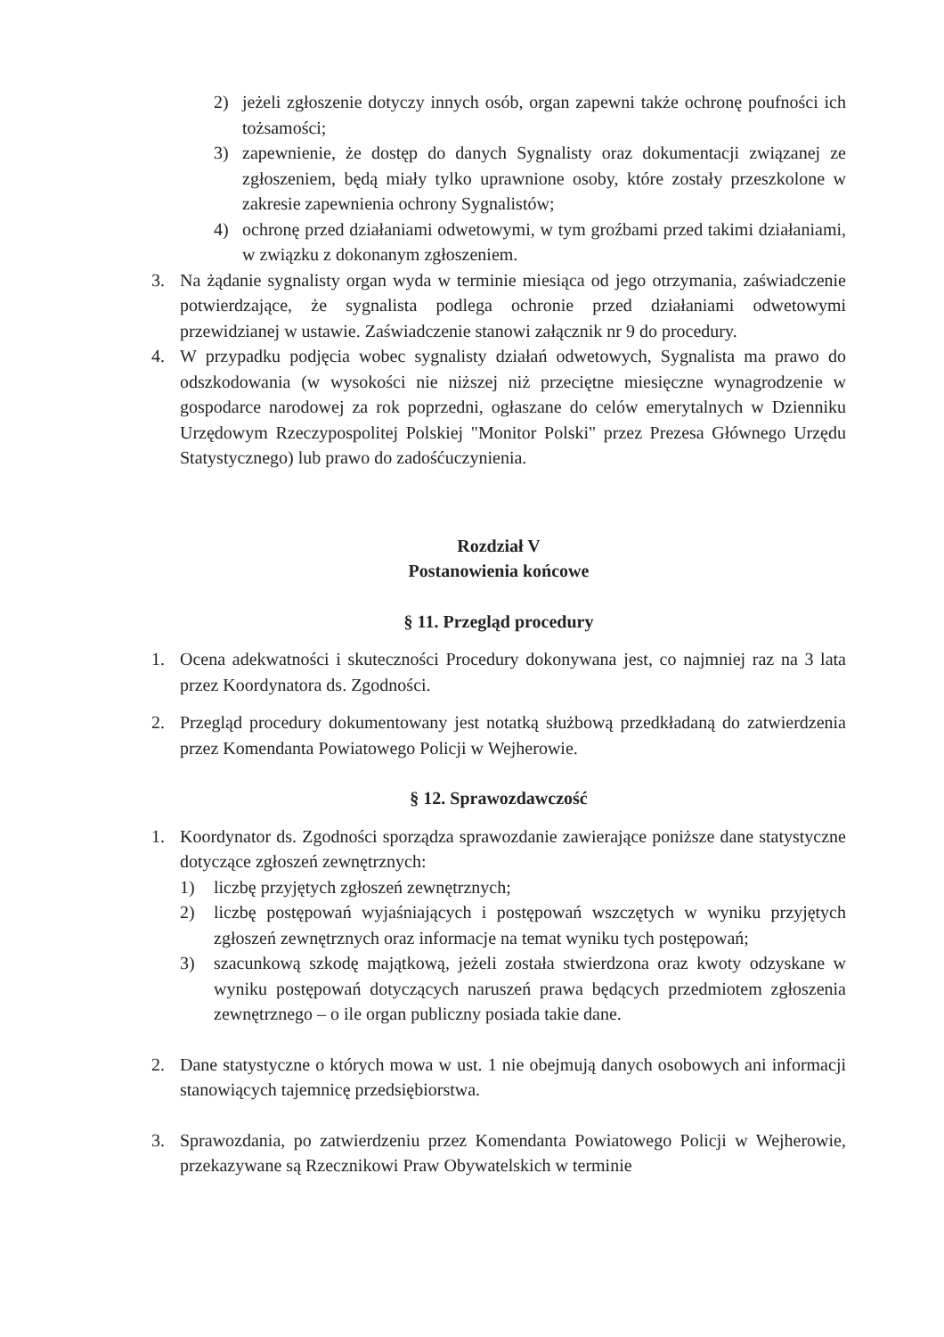2) jeżeli zgłoszenie dotyczy innych osób, organ zapewni także ochronę poufności ich tożsamości;
3) zapewnienie, że dostęp do danych Sygnalisty oraz dokumentacji związanej ze zgłoszeniem, będą miały tylko uprawnione osoby, które zostały przeszkolone w zakresie zapewnienia ochrony Sygnalistów;
4) ochronę przed działaniami odwetowymi, w tym groźbami przed takimi działaniami, w związku z dokonanym zgłoszeniem.
3. Na żądanie sygnalisty organ wyda w terminie miesiąca od jego otrzymania, zaświadczenie potwierdzające, że sygnalista podlega ochronie przed działaniami odwetowymi przewidzianej w ustawie. Zaświadczenie stanowi załącznik nr 9 do procedury.
4. W przypadku podjęcia wobec sygnalisty działań odwetowych, Sygnalista ma prawo do odszkodowania (w wysokości nie niższej niż przeciętne miesięczne wynagrodzenie w gospodarce narodowej za rok poprzedni, ogłaszane do celów emerytalnych w Dzienniku Urzędowym Rzeczypospolitej Polskiej "Monitor Polski" przez Prezesa Głównego Urzędu Statystycznego) lub prawo do zadośćuczynienia.
Rozdział V
Postanowienia końcowe
§ 11. Przegląd procedury
1. Ocena adekwatności i skuteczności Procedury dokonywana jest, co najmniej raz na 3 lata przez Koordynatora ds. Zgodności.
2. Przegląd procedury dokumentowany jest notatką służbową przedkładaną do zatwierdzenia przez Komendanta Powiatowego Policji w Wejherowie.
§ 12. Sprawozdawczość
1. Koordynator ds. Zgodności sporządza sprawozdanie zawierające poniższe dane statystyczne dotyczące zgłoszeń zewnętrznych:
1) liczbę przyjętych zgłoszeń zewnętrznych;
2) liczbę postępowań wyjaśniających i postępowań wszczętych w wyniku przyjętych zgłoszeń zewnętrznych oraz informacje na temat wyniku tych postępowań;
3) szacunkową szkodę majątkową, jeżeli została stwierdzona oraz kwoty odzyskane w wyniku postępowań dotyczących naruszeń prawa będących przedmiotem zgłoszenia zewnętrznego – o ile organ publiczny posiada takie dane.
2. Dane statystyczne o których mowa w ust. 1 nie obejmują danych osobowych ani informacji stanowiących tajemnicę przedsiębiorstwa.
3. Sprawozdania, po zatwierdzeniu przez Komendanta Powiatowego Policji w Wejherowie, przekazywane są Rzecznikowi Praw Obywatelskich w terminie